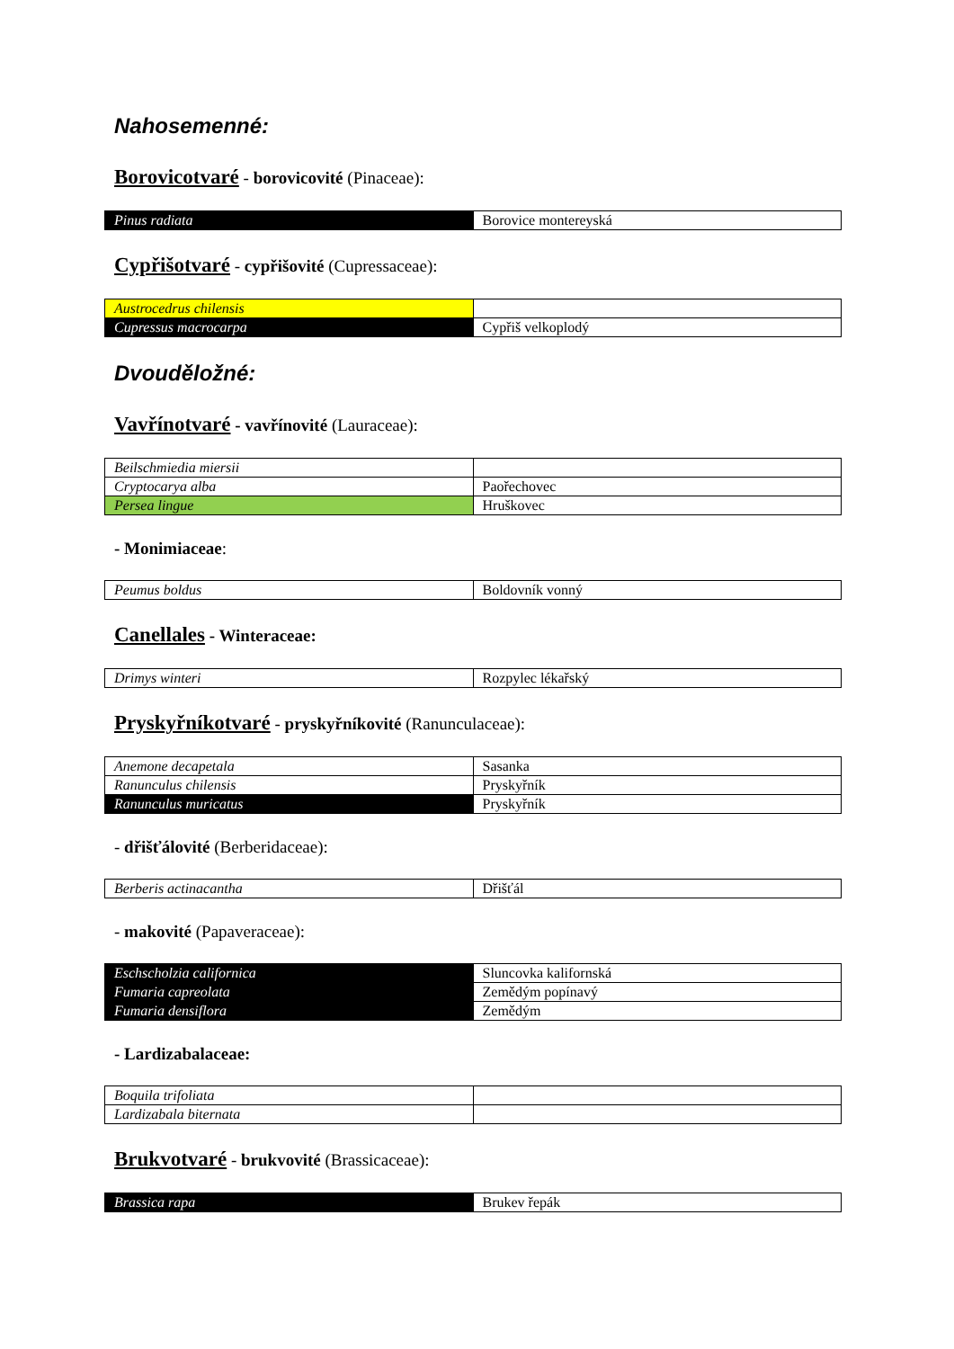Nahosemenné:
Borovicotvaré - borovicovité (Pinaceae):
| Pinus radiata | Borovice montereyská |
Cypřišotvaré - cypřišovité (Cupressaceae):
| Austrocedrus chilensis | |
| Cupressus macrocarpa | Cypřiš velkoplodý |
Dvouděložné:
Vavřínotvaré - vavřínovité (Lauraceae):
| Beilschmiedia miersii | |
| Cryptocarya alba | Paořechovec |
| Persea lingue | Hruškovec |
- Monimiaceae:
| Peumus boldus | Boldovník vonný |
Canellales - Winteraceae:
| Drimys winteri | Rozpylec lékařský |
Pryskyřníkotvaré - pryskyřníkovité (Ranunculaceae):
| Anemone decapetala | Sasanka |
| Ranunculus chilensis | Pryskyřník |
| Ranunculus muricatus | Pryskyřník |
- dřišťálovité (Berberidaceae):
| Berberis actinacantha | Dřišťál |
- makovité (Papaveraceae):
| Eschscholzia californica | Sluncovka kalifornská |
| Fumaria capreolata | Zemědým popínavý |
| Fumaria densiflora | Zemědým |
- Lardizabalaceae:
| Boquila trifoliata | |
| Lardizabala biternata | |
Brukvotvaré - brukvovité (Brassicaceae):
| Brassica rapa | Brukev řepák |